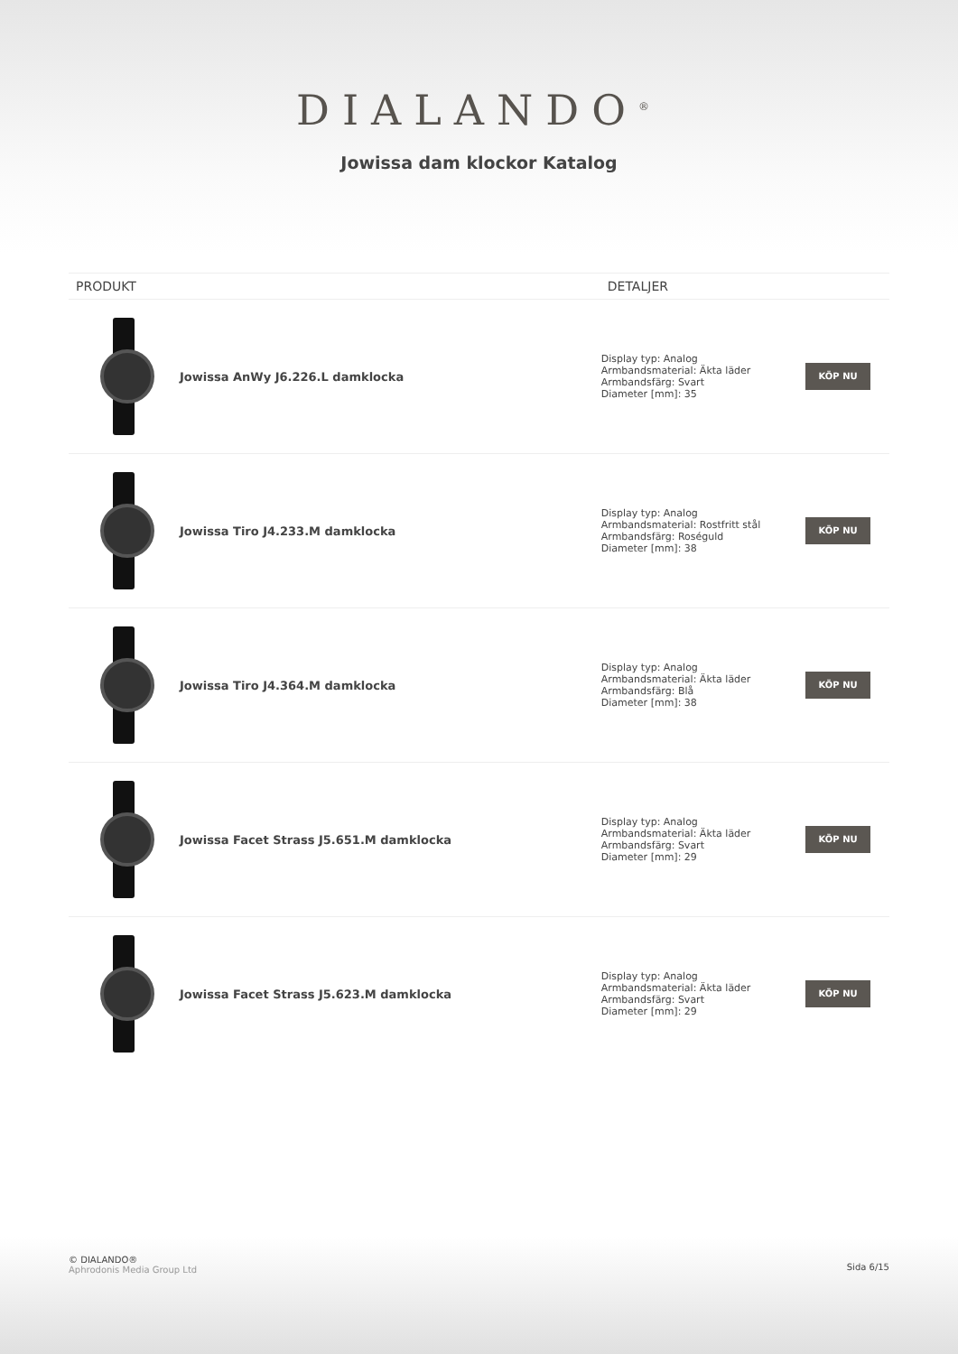DIALANDO<sup>®</sup>
Jowissa dam klockor Katalog
| PRODUKT | | DETALJER | |
| --- | --- | --- | --- |
| | Jowissa AnWy J6.226.L damklocka | Display typ: Analog Armbandsmaterial: Äkta läder Armbandsfärg: Svart Diameter [mm]: 35 | KÖP NU |
| | Jowissa Tiro J4.233.M damklocka | Display typ: Analog Armbandsmaterial: Rostfritt stål Armbandsfärg: Roséguld Diameter [mm]: 38 | KÖP NU |
| | Jowissa Tiro J4.364.M damklocka | Display typ: Analog Armbandsmaterial: Äkta läder Armbandsfärg: Blå Diameter [mm]: 38 | KÖP NU |
| | Jowissa Facet Strass J5.651.M damklocka | Display typ: Analog Armbandsmaterial: Äkta läder Armbandsfärg: Svart Diameter [mm]: 29 | KÖP NU |
| | Jowissa Facet Strass J5.623.M damklocka | Display typ: Analog Armbandsmaterial: Äkta läder Armbandsfärg: Svart Diameter [mm]: 29 | KÖP NU |
© DIALANDO®
Aphrodonis Media Group Ltd
Sida 6/15